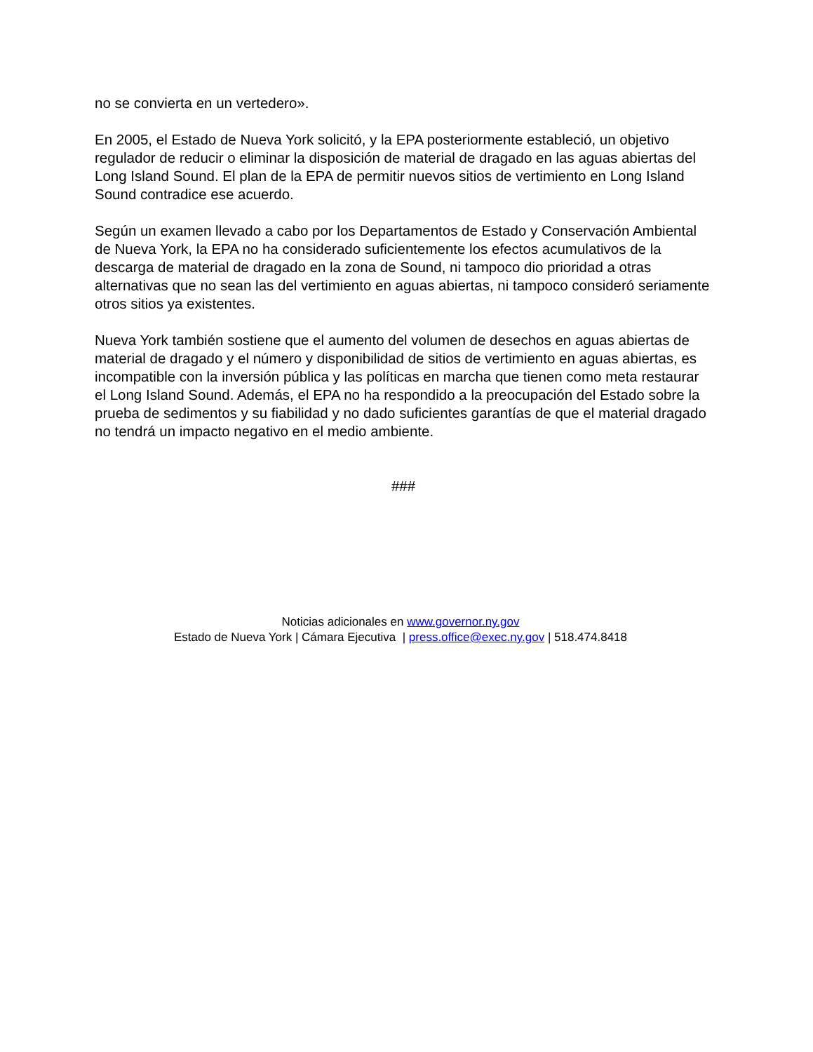no se convierta en un vertedero».
En 2005, el Estado de Nueva York solicitó, y la EPA posteriormente estableció, un objetivo regulador de reducir o eliminar la disposición de material de dragado en las aguas abiertas del Long Island Sound. El plan de la EPA de permitir nuevos sitios de vertimiento en Long Island Sound contradice ese acuerdo.
Según un examen llevado a cabo por los Departamentos de Estado y Conservación Ambiental de Nueva York, la EPA no ha considerado suficientemente los efectos acumulativos de la descarga de material de dragado en la zona de Sound, ni tampoco dio prioridad a otras alternativas que no sean las del vertimiento en aguas abiertas, ni tampoco consideró seriamente otros sitios ya existentes.
Nueva York también sostiene que el aumento del volumen de desechos en aguas abiertas de material de dragado y el número y disponibilidad de sitios de vertimiento en aguas abiertas, es incompatible con la inversión pública y las políticas en marcha que tienen como meta restaurar el Long Island Sound. Además, el EPA no ha respondido a la preocupación del Estado sobre la prueba de sedimentos y su fiabilidad y no dado suficientes garantías de que el material dragado no tendrá un impacto negativo en el medio ambiente.
###
Noticias adicionales en www.governor.ny.gov
Estado de Nueva York | Cámara Ejecutiva | press.office@exec.ny.gov | 518.474.8418